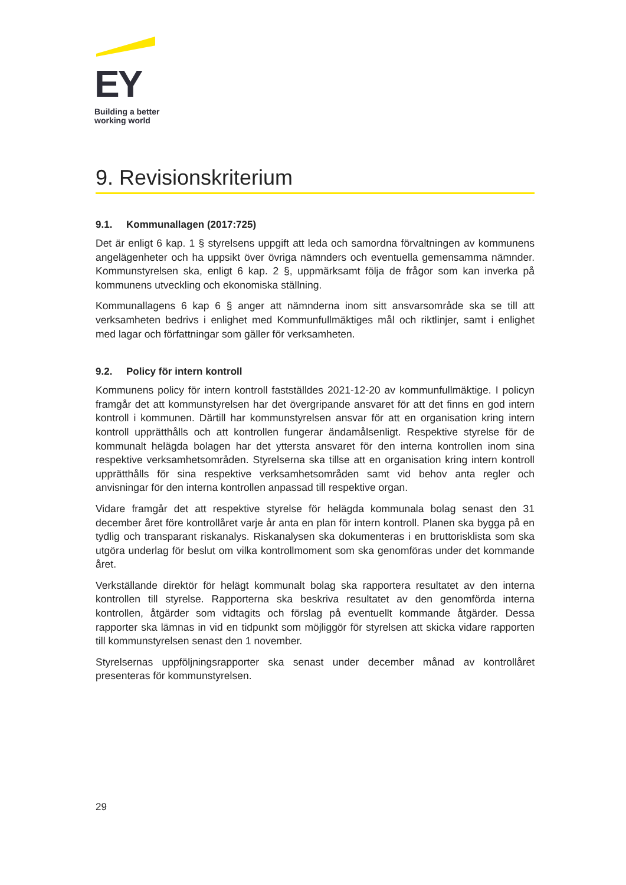EY
Building a better
working world
9. Revisionskriterium
9.1. Kommunallagen (2017:725)
Det är enligt 6 kap. 1 § styrelsens uppgift att leda och samordna förvaltningen av kommunens angelägenheter och ha uppsikt över övriga nämnders och eventuella gemensamma nämnder. Kommunstyrelsen ska, enligt 6 kap. 2 §, uppmärksamt följa de frågor som kan inverka på kommunens utveckling och ekonomiska ställning.
Kommunallagens 6 kap 6 § anger att nämnderna inom sitt ansvarsområde ska se till att verksamheten bedrivs i enlighet med Kommunfullmäktiges mål och riktlinjer, samt i enlighet med lagar och författningar som gäller för verksamheten.
9.2. Policy för intern kontroll
Kommunens policy för intern kontroll fastställdes 2021-12-20 av kommunfullmäktige. I policyn framgår det att kommunstyrelsen har det övergripande ansvaret för att det finns en god intern kontroll i kommunen. Därtill har kommunstyrelsen ansvar för att en organisation kring intern kontroll upprätthålls och att kontrollen fungerar ändamålsenligt. Respektive styrelse för de kommunalt helägda bolagen har det yttersta ansvaret för den interna kontrollen inom sina respektive verksamhetsområden. Styrelserna ska tillse att en organisation kring intern kontroll upprätthålls för sina respektive verksamhetsområden samt vid behov anta regler och anvisningar för den interna kontrollen anpassad till respektive organ.
Vidare framgår det att respektive styrelse för helägda kommunala bolag senast den 31 december året före kontrollåret varje år anta en plan för intern kontroll. Planen ska bygga på en tydlig och transparant riskanalys. Riskanalysen ska dokumenteras i en bruttorisklista som ska utgöra underlag för beslut om vilka kontrollmoment som ska genomföras under det kommande året.
Verkställande direktör för helägt kommunalt bolag ska rapportera resultatet av den interna kontrollen till styrelse. Rapporterna ska beskriva resultatet av den genomförda interna kontrollen, åtgärder som vidtagits och förslag på eventuellt kommande åtgärder. Dessa rapporter ska lämnas in vid en tidpunkt som möjliggör för styrelsen att skicka vidare rapporten till kommunstyrelsen senast den 1 november.
Styrelsernas uppföljningsrapporter ska senast under december månad av kontrollåret presenteras för kommunstyrelsen.
29